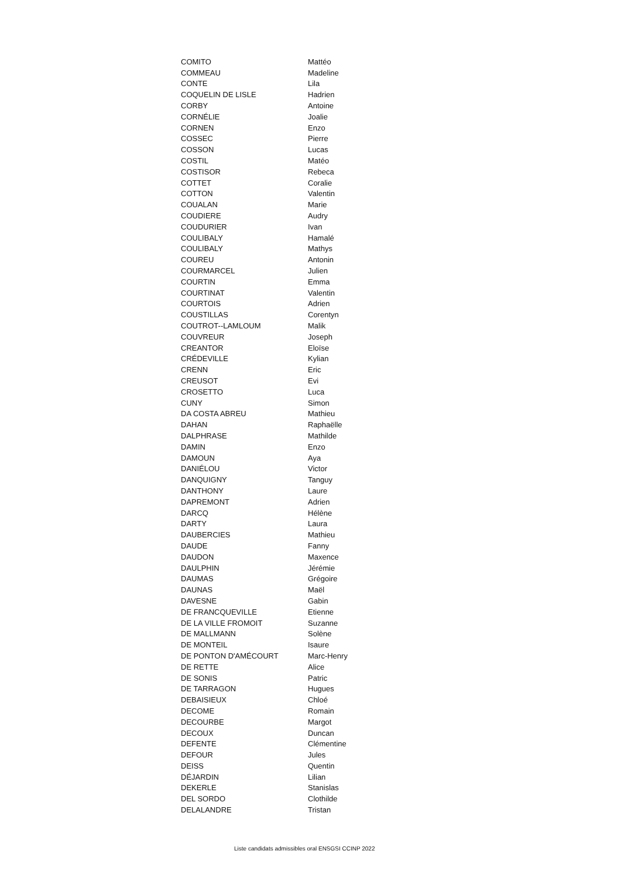| COMITO | Mattéo |
| COMMEAU | Madeline |
| CONTE | Lila |
| COQUELIN DE LISLE | Hadrien |
| CORBY | Antoine |
| CORNÉLIE | Joalie |
| CORNEN | Enzo |
| COSSEC | Pierre |
| COSSON | Lucas |
| COSTIL | Matéo |
| COSTISOR | Rebeca |
| COTTET | Coralie |
| COTTON | Valentin |
| COUALAN | Marie |
| COUDIERE | Audry |
| COUDURIER | Ivan |
| COULIBALY | Hamalé |
| COULIBALY | Mathys |
| COUREU | Antonin |
| COURMARCEL | Julien |
| COURTIN | Emma |
| COURTINAT | Valentin |
| COURTOIS | Adrien |
| COUSTILLAS | Corentyn |
| COUTROT--LAMLOUM | Malik |
| COUVREUR | Joseph |
| CREANTOR | Eloïse |
| CRÉDEVILLE | Kylian |
| CRENN | Eric |
| CREUSOT | Evi |
| CROSETTO | Luca |
| CUNY | Simon |
| DA COSTA ABREU | Mathieu |
| DAHAN | Raphaëlle |
| DALPHRASE | Mathilde |
| DAMIN | Enzo |
| DAMOUN | Aya |
| DANIÉLOU | Victor |
| DANQUIGNY | Tanguy |
| DANTHONY | Laure |
| DAPREMONT | Adrien |
| DARCQ | Hélène |
| DARTY | Laura |
| DAUBERCIES | Mathieu |
| DAUDE | Fanny |
| DAUDON | Maxence |
| DAULPHIN | Jérémie |
| DAUMAS | Grégoire |
| DAUNAS | Maël |
| DAVESNE | Gabin |
| DE FRANCQUEVILLE | Etienne |
| DE LA VILLE FROMOIT | Suzanne |
| DE MALLMANN | Solène |
| DE MONTEIL | Isaure |
| DE PONTON D'AMÉCOURT | Marc-Henry |
| DE RETTE | Alice |
| DE SONIS | Patric |
| DE TARRAGON | Hugues |
| DEBAISIEUX | Chloé |
| DECOME | Romain |
| DECOURBE | Margot |
| DECOUX | Duncan |
| DEFENTE | Clémentine |
| DEFOUR | Jules |
| DEISS | Quentin |
| DÉJARDIN | Lilian |
| DEKERLE | Stanislas |
| DEL SORDO | Clothilde |
| DELALANDRE | Tristan |
Liste candidats admissibles oral ENSGSI CCINP 2022